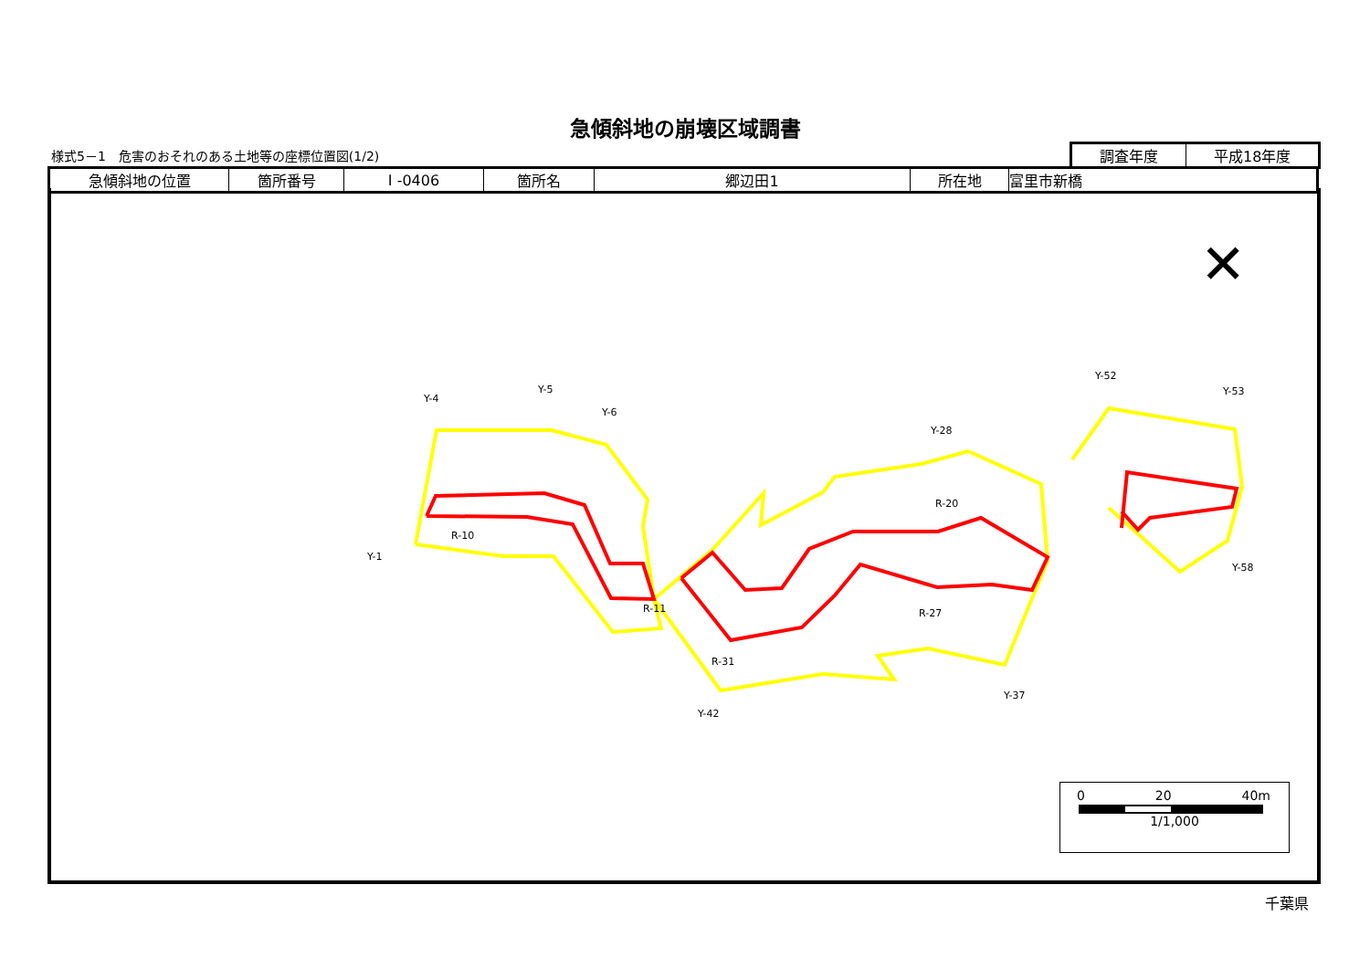急傾斜地の崩壊区域調書
様式5－1　危害のおそれのある土地等の座標位置図(1/2)
| 調査年度 | 平成18年度 |
| 急傾斜地の位置 | 箇所番号 | I -0406 | 箇所名 | 郷辺田1 | 所在地 | 富里市新橋 |
✕
Y-4
Y-5
Y-6
Y-28
Y-52
Y-53
R-10
R-11
R-31
R-27
R-20
Y-37
Y-42
Y-1
Y-58
0 20 40m
1/1,000
千葉県